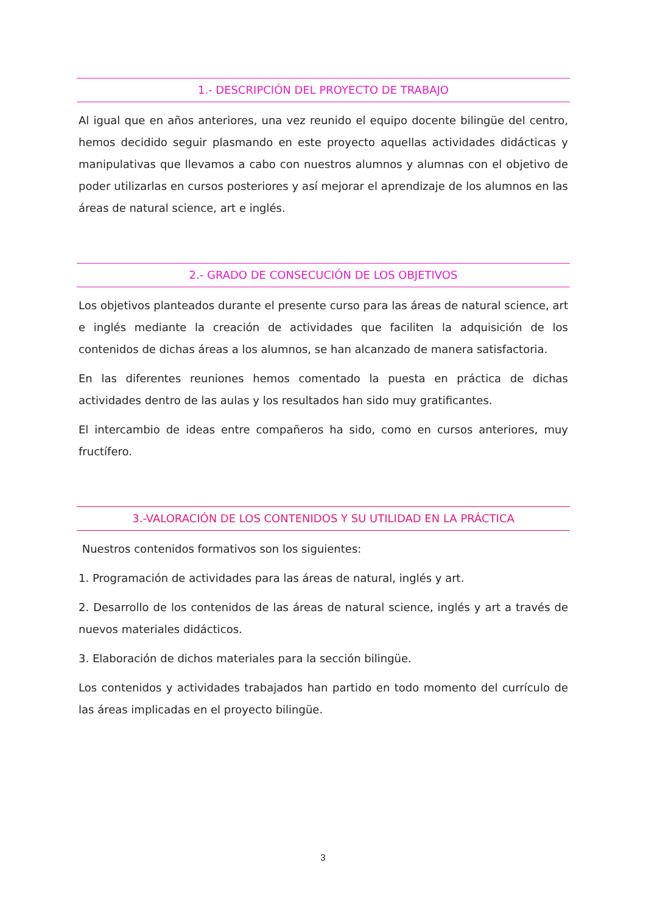1.- DESCRIPCIÓN DEL PROYECTO DE TRABAJO
Al igual que en años anteriores, una vez reunido el equipo docente bilingüe del centro, hemos decidido seguir plasmando en este proyecto aquellas actividades didácticas y manipulativas que llevamos a cabo con nuestros alumnos y alumnas con el objetivo de poder utilizarlas en cursos posteriores y así mejorar el aprendizaje de los alumnos en las áreas de natural science, art e inglés.
2.- GRADO DE CONSECUCIÓN DE LOS OBJETIVOS
Los objetivos planteados durante el presente curso para las áreas de natural science, art e inglés mediante la creación de actividades que faciliten la adquisición de los contenidos de dichas áreas a los alumnos, se han alcanzado de manera satisfactoria.
En las diferentes reuniones hemos comentado la puesta en práctica de dichas actividades dentro de las aulas y los resultados han sido muy gratificantes.
El intercambio de ideas entre compañeros ha sido, como en cursos anteriores, muy fructífero.
3.-VALORACIÓN DE LOS CONTENIDOS Y SU UTILIDAD EN LA PRÁCTICA
Nuestros contenidos formativos son los siguientes:
1. Programación de actividades para las áreas de natural, inglés y art.
2. Desarrollo de los contenidos de las áreas de natural science, inglés y art a través de nuevos materiales didácticos.
3. Elaboración de dichos materiales para la sección bilingüe.
Los contenidos y actividades trabajados han partido en todo momento del currículo de las áreas implicadas en el proyecto bilingüe.
3